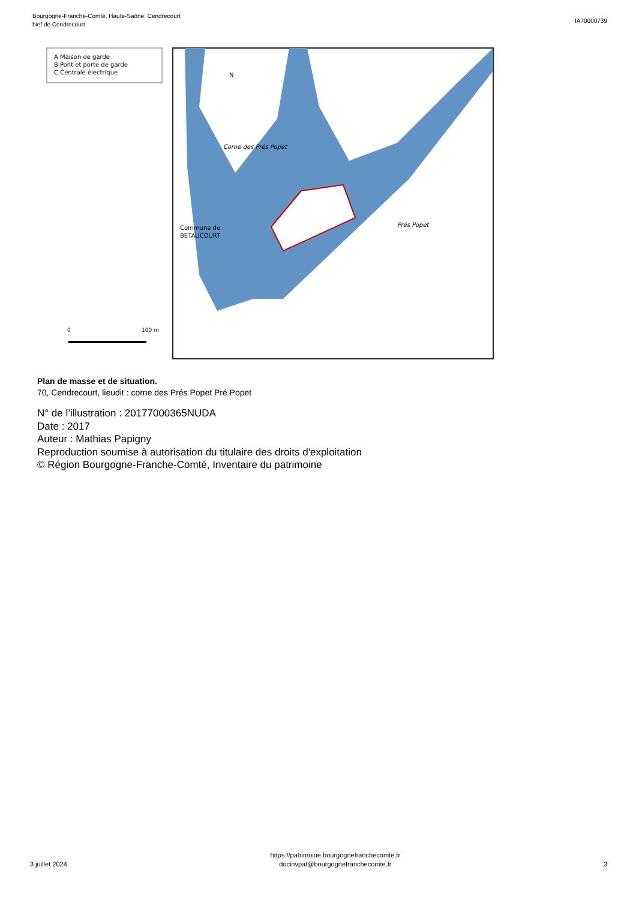Bourgogne-Franche-Comté, Haute-Saône, Cendrecourt
bief de Cendrecourt
IA70000739
A Maison de garde
B Pont et porte de garde
C Centrale électrique
Corne des Prés Popet
Commune de
BETAUCOURT
Prés Popet
N
0
100 m
Plan de masse et de situation.
70, Cendrecourt, lieudit : corne des Prés Popet Pré Popet
N° de l’illustration : 20177000365NUDA
Date : 2017
Auteur : Mathias Papigny
Reproduction soumise à autorisation du titulaire des droits d'exploitation
© Région Bourgogne-Franche-Comté, Inventaire du patrimoine
3 juillet 2024
https://patrimoine.bourgognefranchecomte.fr
docinvpat@bourgognefranchecomte.fr
3